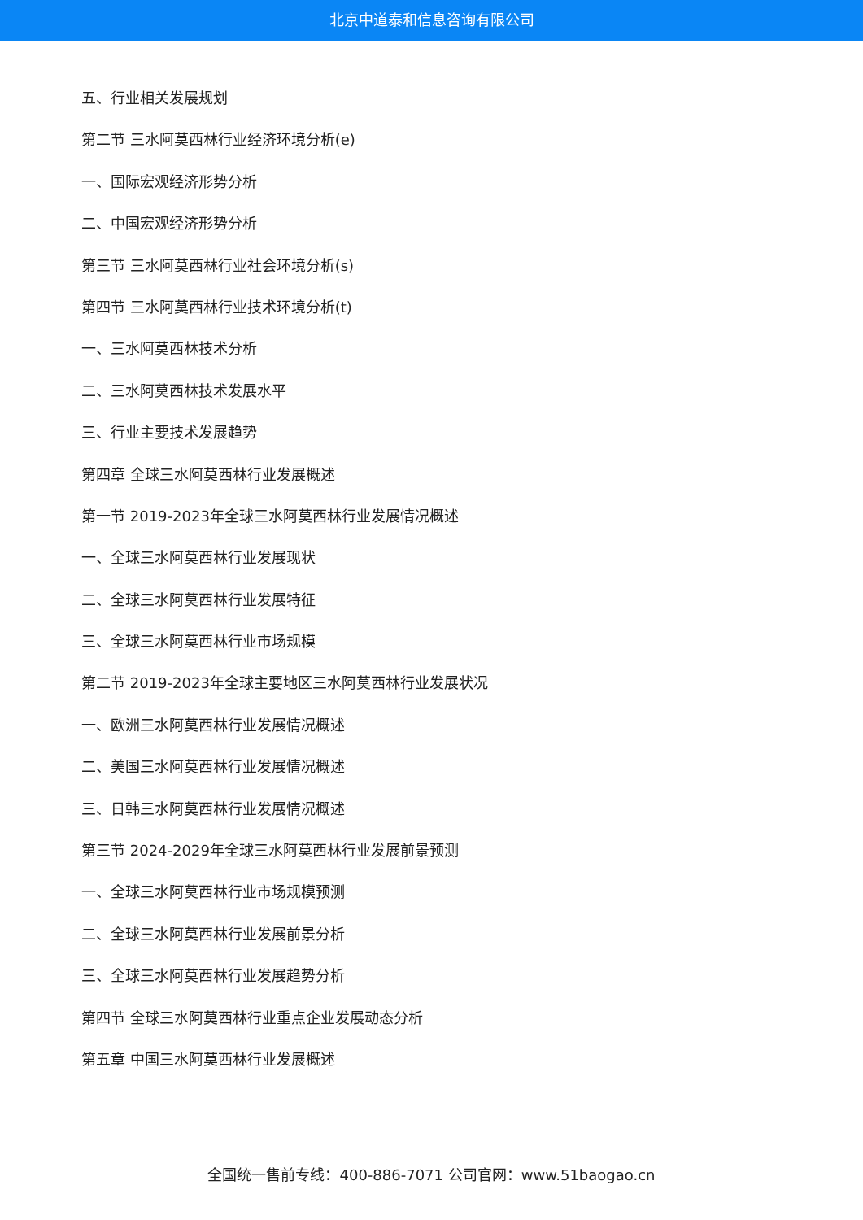北京中道泰和信息咨询有限公司
五、行业相关发展规划
第二节 三水阿莫西林行业经济环境分析(e)
一、国际宏观经济形势分析
二、中国宏观经济形势分析
第三节 三水阿莫西林行业社会环境分析(s)
第四节 三水阿莫西林行业技术环境分析(t)
一、三水阿莫西林技术分析
二、三水阿莫西林技术发展水平
三、行业主要技术发展趋势
第四章 全球三水阿莫西林行业发展概述
第一节 2019-2023年全球三水阿莫西林行业发展情况概述
一、全球三水阿莫西林行业发展现状
二、全球三水阿莫西林行业发展特征
三、全球三水阿莫西林行业市场规模
第二节 2019-2023年全球主要地区三水阿莫西林行业发展状况
一、欧洲三水阿莫西林行业发展情况概述
二、美国三水阿莫西林行业发展情况概述
三、日韩三水阿莫西林行业发展情况概述
第三节 2024-2029年全球三水阿莫西林行业发展前景预测
一、全球三水阿莫西林行业市场规模预测
二、全球三水阿莫西林行业发展前景分析
三、全球三水阿莫西林行业发展趋势分析
第四节 全球三水阿莫西林行业重点企业发展动态分析
第五章 中国三水阿莫西林行业发展概述
全国统一售前专线：400-886-7071 公司官网：www.51baogao.cn